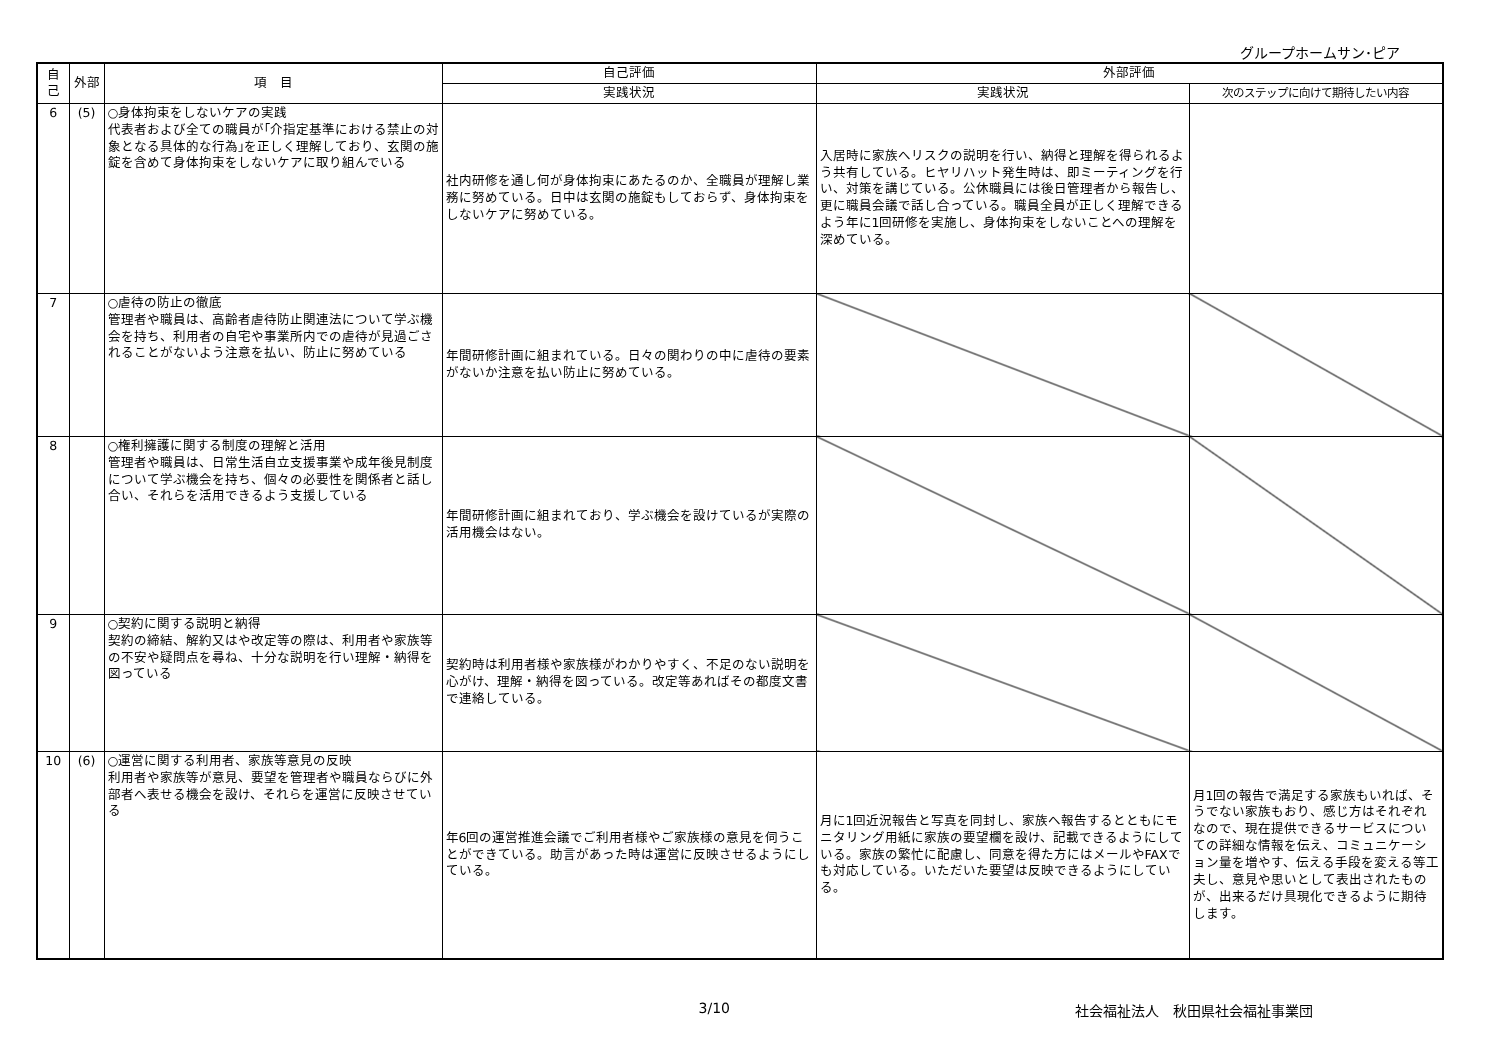グループホームサン･ピア
| 自己 | 外部 | 項 目 | 自己評価 | 外部評価 | |
| --- | --- | --- | --- | --- | --- |
| | | | 実践状況 | 実践状況 | 次のステップに向けて期待したい内容 |
| 6 | (5) | ○身体拘束をしないケアの実践 代表者および全ての職員が｢介指定基準における禁止の対象となる具体的な行為｣を正しく理解しており、玄関の施錠を含めて身体拘束をしないケアに取り組んでいる | 社内研修を通し何が身体拘束にあたるのか、全職員が理解し業務に努めている。日中は玄関の施錠もしておらず、身体拘束をしないケアに努めている。 | 入居時に家族へリスクの説明を行い、納得と理解を得られるよう共有している。ヒヤリハット発生時は、即ミーティングを行い、対策を講じている。公休職員には後日管理者から報告し、更に職員会議で話し合っている。職員全員が正しく理解できるよう年に1回研修を実施し、身体拘束をしないことへの理解を深めている。 | |
| 7 | | ○虐待の防止の徹底 管理者や職員は、高齢者虐待防止関連法について学ぶ機会を持ち、利用者の自宅や事業所内での虐待が見過ごされることがないよう注意を払い、防止に努めている | 年間研修計画に組まれている。日々の関わりの中に虐待の要素がないか注意を払い防止に努めている。 | | |
| 8 | | ○権利擁護に関する制度の理解と活用 管理者や職員は、日常生活自立支援事業や成年後見制度について学ぶ機会を持ち、個々の必要性を関係者と話し合い、それらを活用できるよう支援している | 年間研修計画に組まれており、学ぶ機会を設けているが実際の活用機会はない。 | | |
| 9 | | ○契約に関する説明と納得 契約の締結、解約又はや改定等の際は、利用者や家族等の不安や疑問点を尋ね、十分な説明を行い理解・納得を図っている | 契約時は利用者様や家族様がわかりやすく、不足のない説明を心がけ、理解・納得を図っている。改定等あればその都度文書で連絡している。 | | |
| 10 | (6) | ○運営に関する利用者、家族等意見の反映 利用者や家族等が意見、要望を管理者や職員ならびに外部者へ表せる機会を設け、それらを運営に反映させている | 年6回の運営推進会議でご利用者様やご家族様の意見を伺うことができている。助言があった時は運営に反映させるようにしている。 | 月に1回近況報告と写真を同封し、家族へ報告するとともにモニタリング用紙に家族の要望欄を設け、記載できるようにしている。家族の繁忙に配慮し、同意を得た方にはメールやFAXでも対応している。いただいた要望は反映できるようにしている。 | 月1回の報告で満足する家族もいれば、そうでない家族もおり、感じ方はそれぞれなので、現在提供できるサービスについての詳細な情報を伝え、コミュニケーション量を増やす、伝える手段を変える等工夫し、意見や思いとして表出されたものが、出来るだけ具現化できるように期待します。 |
3/10 社会福祉法人　秋田県社会福祉事業団